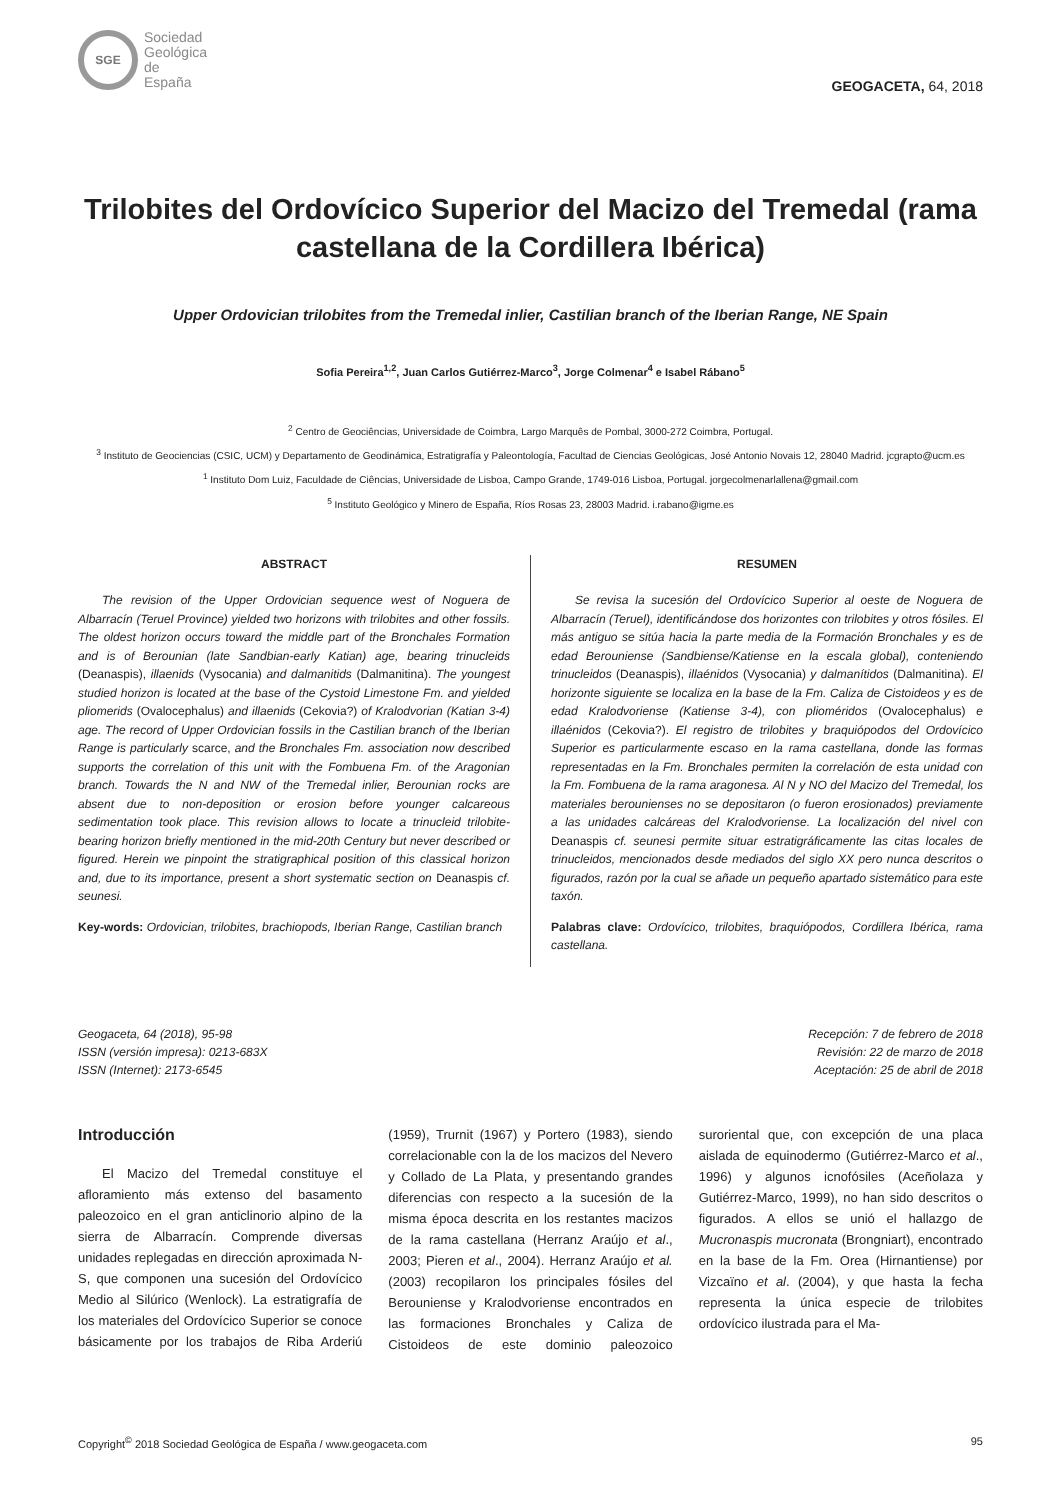SGE
Sociedad
Geológica
de
España
GEOGACETA, 64, 2018
Trilobites del Ordovícico Superior del Macizo del Tremedal (rama castellana de la Cordillera Ibérica)
Upper Ordovician trilobites from the Tremedal inlier, Castilian branch of the Iberian Range, NE Spain
Sofia Pereira<sup>1,2</sup>, Juan Carlos Gutiérrez-Marco<sup>3</sup>, Jorge Colmenar<sup>4</sup> e Isabel Rábano<sup>5</sup>
<sup>2</sup> Centro de Geociências, Universidade de Coimbra, Largo Marquês de Pombal, 3000-272 Coimbra, Portugal.
<sup>3</sup> Instituto de Geociencias (CSIC, UCM) y Departamento de Geodinámica, Estratigrafía y Paleontología, Facultad de Ciencias Geológicas, José Antonio Novais 12, 28040 Madrid. jcgrapto@ucm.es
<sup>1</sup> Instituto Dom Luiz, Faculdade de Ciências, Universidade de Lisboa, Campo Grande, 1749-016 Lisboa, Portugal. jorgecolmenarlallena@gmail.com
<sup>5</sup> Instituto Geológico y Minero de España, Ríos Rosas 23, 28003 Madrid. i.rabano@igme.es
ABSTRACT
The revision of the Upper Ordovician sequence west of Noguera de Albarracín (Teruel Province) yielded two horizons with trilobites and other fossils. The oldest horizon occurs toward the middle part of the Bronchales Formation and is of Berounian (late Sandbian-early Katian) age, bearing trinucleids (Deanaspis), illaenids (Vysocania) and dalmanitids (Dalmanitina). The youngest studied horizon is located at the base of the Cystoid Limestone Fm. and yielded pliomerids (Ovalocephalus) and illaenids (Cekovia?) of Kralodvorian (Katian 3-4) age. The record of Upper Ordovician fossils in the Castilian branch of the Iberian Range is particularly scarce, and the Bronchales Fm. association now described supports the correlation of this unit with the Fombuena Fm. of the Aragonian branch. Towards the N and NW of the Tremedal inlier, Berounian rocks are absent due to non-deposition or erosion before younger calcareous sedimentation took place. This revision allows to locate a trinucleid trilobite-bearing horizon briefly mentioned in the mid-20th Century but never described or figured. Herein we pinpoint the stratigraphical position of this classical horizon and, due to its importance, present a short systematic section on Deanaspis cf. seunesi.
Key-words: Ordovician, trilobites, brachiopods, Iberian Range, Castilian branch
RESUMEN
Se revisa la sucesión del Ordovícico Superior al oeste de Noguera de Albarracín (Teruel), identificándose dos horizontes con trilobites y otros fósiles. El más antiguo se sitúa hacia la parte media de la Formación Bronchales y es de edad Berouniense (Sandbiense/Katiense en la escala global), conteniendo trinucleidos (Deanaspis), illaénidos (Vysocania) y dalmanítidos (Dalmanitina). El horizonte siguiente se localiza en la base de la Fm. Caliza de Cistoideos y es de edad Kralodvoriense (Katiense 3-4), con plioméridos (Ovalocephalus) e illaénidos (Cekovia?). El registro de trilobites y braquiópodos del Ordovícico Superior es particularmente escaso en la rama castellana, donde las formas representadas en la Fm. Bronchales permiten la correlación de esta unidad con la Fm. Fombuena de la rama aragonesa. Al N y NO del Macizo del Tremedal, los materiales berounienses no se depositaron (o fueron erosionados) previamente a las unidades calcáreas del Kralodvoriense. La localización del nivel con Deanaspis cf. seunesi permite situar estratigráficamente las citas locales de trinucleidos, mencionados desde mediados del siglo XX pero nunca descritos o figurados, razón por la cual se añade un pequeño apartado sistemático para este taxón.
Palabras clave: Ordovícico, trilobites, braquiópodos, Cordillera Ibérica, rama castellana.
Geogaceta, 64 (2018), 95-98
ISSN (versión impresa): 0213-683X
ISSN (Internet): 2173-6545
Recepción: 7 de febrero de 2018
Revisión: 22 de marzo de 2018
Aceptación: 25 de abril de 2018
Introducción
El Macizo del Tremedal constituye el afloramiento más extenso del basamento paleozoico en el gran anticlinorio alpino de la sierra de Albarracín. Comprende diversas unidades replegadas en dirección aproximada N-S, que componen una sucesión del Ordovícico Medio al Silúrico (Wenlock). La estratigrafía de los materiales del Ordovícico Superior se conoce básicamente por los trabajos de Riba Arderiú (1959), Trurnit (1967) y Portero (1983), siendo correlacionable con la de los macizos del Nevero y Collado de La Plata, y presentando grandes diferencias con respecto a la sucesión de la misma época descrita en los restantes macizos de la rama castellana (Herranz Araújo et al., 2003; Pieren et al., 2004). Herranz Araújo et al. (2003) recopilaron los principales fósiles del Berouniense y Kralodvoriense encontrados en las formaciones Bronchales y Caliza de Cistoideos de este dominio paleozoico suroriental que, con excepción de una placa aislada de equinodermo (Gutiérrez-Marco et al., 1996) y algunos icnofósiles (Aceñolaza y Gutiérrez-Marco, 1999), no han sido descritos o figurados. A ellos se unió el hallazgo de Mucronaspis mucronata (Brongniart), encontrado en la base de la Fm. Orea (Hirnantiense) por Vizcaïno et al. (2004), y que hasta la fecha representa la única especie de trilobites ordovícico ilustrada para el Ma-
Copyright<sup>©</sup> 2018 Sociedad Geológica de España / www.geogaceta.com 95